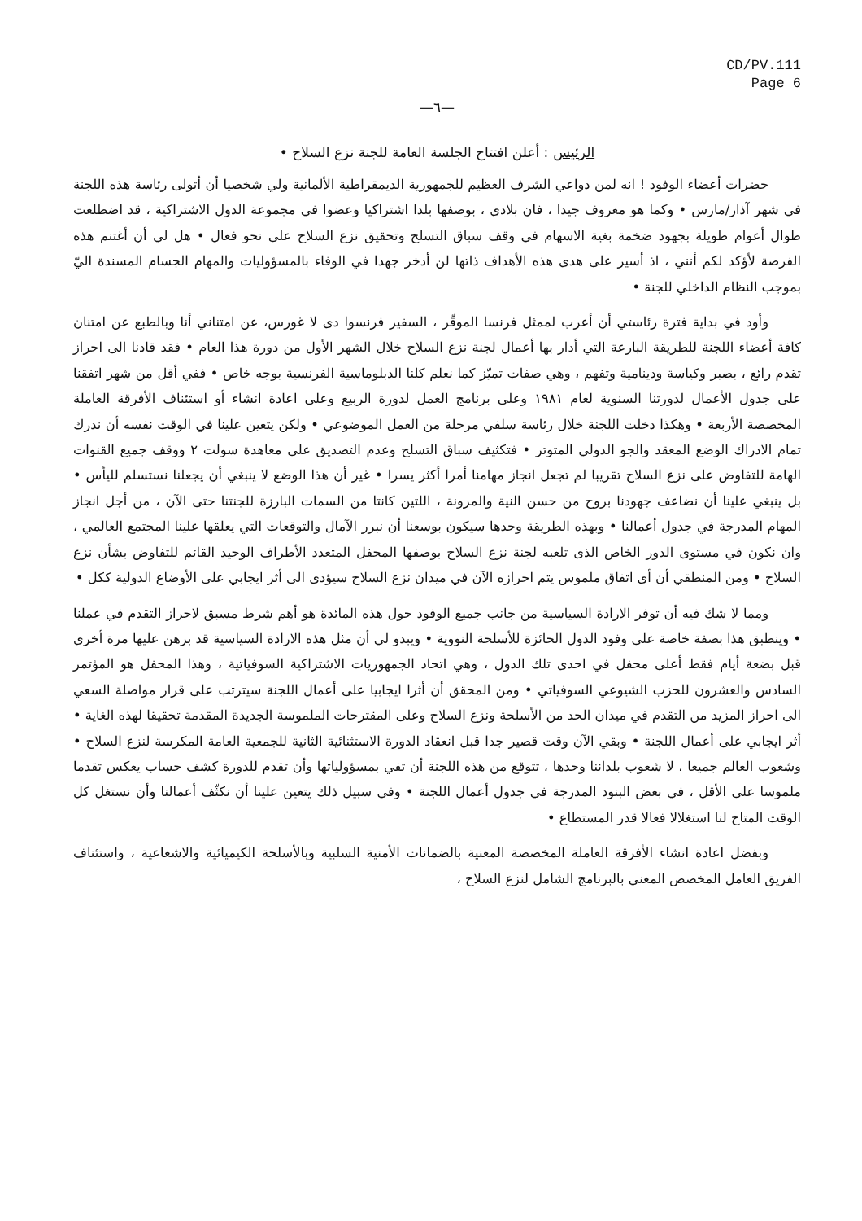CD/PV.111
Page 6
—٦—
الرئيس: أعلن افتتاح الجلسة العامة للجنة نزع السلاح •
حضرات أعضاء الوفود ! انه لمن دواعي الشرف العظيم للجمهورية الديمقراطية الألمانية ولي شخصيا أن أتولى رئاسة هذه اللجنة في شهر آذار/مارس • وكما هو معروف جيدا ، فان بلادى ، بوصفها بلدا اشتراكيا وعضوا في مجموعة الدول الاشتراكية ، قد اضطلعت طوال أعوام طويلة بجهود ضخمة بغية الاسهام في وقف سباق التسلح وتحقيق نزع السلاح على نحو فعال • هل لي أن أغتنم هذه الفرصة لأؤكد لكم أنني ، اذ أسير على هدى هذه الأهداف ذاتها لن أدخر جهدا في الوفاء بالمسؤوليات والمهام الجسام المسندة اليّ بموجب النظام الداخلي للجنة •
وأود في بداية فترة رئاستي أن أعرب لممثل فرنسا الموقّر ، السفير فرنسوا دى لا غورس، عن امتناني أنا وبالطبع عن امتنان كافة أعضاء اللجنة للطريقة البارعة التي أدار بها أعمال لجنة نزع السلاح خلال الشهر الأول من دورة هذا العام • فقد قادنا الى احراز تقدم رائع ، بصبر وكياسة ودينامية وتفهم ، وهي صفات تميّز كما نعلم كلنا الدبلوماسية الفرنسية بوجه خاص • ففي أقل من شهر اتفقنا على جدول الأعمال لدورتنا السنوية لعام ١٩٨١ وعلى برنامج العمل لدورة الربيع وعلى اعادة انشاء أو استئناف الأفرقة العاملة المخصصة الأربعة • وهكذا دخلت اللجنة خلال رئاسة سلفي مرحلة من العمل الموضوعي • ولكن يتعين علينا في الوقت نفسه أن ندرك تمام الادراك الوضع المعقد والجو الدولي المتوتر • فتكثيف سباق التسلح وعدم التصديق على معاهدة سولت ٢ ووقف جميع القنوات الهامة للتفاوض على نزع السلاح تقريبا لم تجعل انجاز مهامنا أمرا أكثر يسرا • غير أن هذا الوضع لا ينبغي أن يجعلنا نستسلم لليأس • بل ينبغي علينا أن نضاعف جهودنا بروح من حسن النية والمرونة ، اللتين كانتا من السمات البارزة للجنتنا حتى الآن ، من أجل انجاز المهام المدرجة في جدول أعمالنا • وبهذه الطريقة وحدها سيكون بوسعنا أن نبرر الآمال والتوقعات التي يعلقها علينا المجتمع العالمي ، وان نكون في مستوى الدور الخاص الذى تلعبه لجنة نزع السلاح بوصفها المحفل المتعدد الأطراف الوحيد القائم للتفاوض بشأن نزع السلاح • ومن المنطقي أن أى اتفاق ملموس يتم احرازه الآن في ميدان نزع السلاح سيؤدى الى أثر ايجابي على الأوضاع الدولية ككل •
ومما لا شك فيه أن توفر الارادة السياسية من جانب جميع الوفود حول هذه المائدة هو أهم شرط مسبق لاحراز التقدم في عملنا • وينطبق هذا بصفة خاصة على وفود الدول الحائزة للأسلحة النووية • ويبدو لي أن مثل هذه الارادة السياسية قد برهن عليها مرة أخرى قبل بضعة أيام فقط أعلى محفل في احدى تلك الدول ، وهي اتحاد الجمهوريات الاشتراكية السوفياتية ، وهذا المحفل هو المؤتمر السادس والعشرون للحزب الشيوعي السوفياتي • ومن المحقق أن أثرا ايجابيا على أعمال اللجنة سيترتب على قرار مواصلة السعي الى احراز المزيد من التقدم في ميدان الحد من الأسلحة ونزع السلاح وعلى المقترحات الملموسة الجديدة المقدمة تحقيقا لهذه الغاية • أثر ايجابي على أعمال اللجنة • وبقي الآن وقت قصير جدا قبل انعقاد الدورة الاستثنائية الثانية للجمعية العامة المكرسة لنزع السلاح • وشعوب العالم جميعا ، لا شعوب بلداننا وحدها ، تتوقع من هذه اللجنة أن تفي بمسؤولياتها وأن تقدم للدورة كشف حساب يعكس تقدما ملموسا على الأقل ، في بعض البنود المدرجة في جدول أعمال اللجنة • وفي سبيل ذلك يتعين علينا أن نكثّف أعمالنا وأن نستغل كل الوقت المتاح لنا استغلالا فعالا قدر المستطاع •
وبفضل اعادة انشاء الأفرقة العاملة المخصصة المعنية بالضمانات الأمنية السلبية وبالأسلحة الكيميائية والاشعاعية ، واستئناف الفريق العامل المخصص المعني بالبرنامج الشامل لنزع السلاح ،